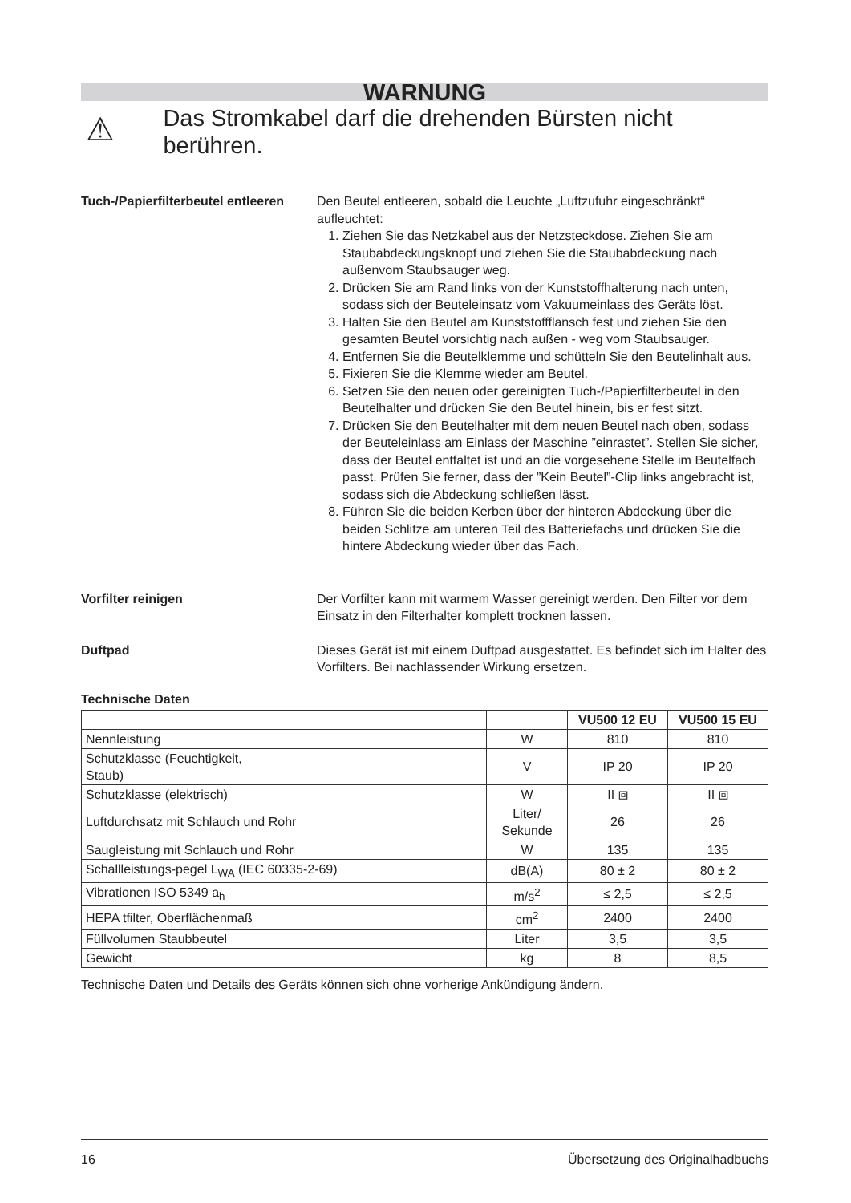WARNUNG
⚠
Das Stromkabel darf die drehenden Bürsten nicht berühren.
Tuch-/Papierfilterbeutel entleeren
Den Beutel entleeren, sobald die Leuchte „Luftzufuhr eingeschränkt“ aufleuchtet:
1. Ziehen Sie das Netzkabel aus der Netzsteckdose. Ziehen Sie am Staubabdeckungsknopf und ziehen Sie die Staubabdeckung nach außenvom Staubsauger weg.
2. Drücken Sie am Rand links von der Kunststoffhalterung nach unten, sodass sich der Beuteleinsatz vom Vakuumeinlass des Geräts löst.
3. Halten Sie den Beutel am Kunststoffflansch fest und ziehen Sie den gesamten Beutel vorsichtig nach außen - weg vom Staubsauger.
4. Entfernen Sie die Beutelklemme und schütteln Sie den Beutelinhalt aus.
5. Fixieren Sie die Klemme wieder am Beutel.
6. Setzen Sie den neuen oder gereinigten Tuch-/Papierfilterbeutel in den Beutelhalter und drücken Sie den Beutel hinein, bis er fest sitzt.
7. Drücken Sie den Beutelhalter mit dem neuen Beutel nach oben, sodass der Beuteleinlass am Einlass der Maschine ”einrastet”. Stellen Sie sicher, dass der Beutel entfaltet ist und an die vorgesehene Stelle im Beutelfach passt. Prüfen Sie ferner, dass der ”Kein Beutel”-Clip links angebracht ist, sodass sich die Abdeckung schließen lässt.
8. Führen Sie die beiden Kerben über der hinteren Abdeckung über die beiden Schlitze am unteren Teil des Batteriefachs und drücken Sie die hintere Abdeckung wieder über das Fach.
Vorfilter reinigen Der Vorfilter kann mit warmem Wasser gereinigt werden. Den Filter vor dem Einsatz in den Filterhalter komplett trocknen lassen.
Duftpad Dieses Gerät ist mit einem Duftpad ausgestattet. Es befindet sich im Halter des Vorfilters. Bei nachlassender Wirkung ersetzen.
Technische Daten
| | | VU500 12 EU | VU500 15 EU |
| --- | --- | --- | --- |
| Nennleistung | W | 810 | 810 |
| Schutzklasse (Feuchtigkeit, Staub) | V | IP 20 | IP 20 |
| Schutzklasse (elektrisch) | W | II ⧈ | II ⧈ |
| Luftdurchsatz mit Schlauch und Rohr | Liter/ Sekunde | 26 | 26 |
| Saugleistung mit Schlauch und Rohr | W | 135 | 135 |
| Schallleistungs-pegel L<sub>WA</sub> (IEC 60335-2-69) | dB(A) | 80 ± 2 | 80 ± 2 |
| Vibrationen ISO 5349 a<sub>h</sub> | m/s<sup>2</sup> | ≤ 2,5 | ≤ 2,5 |
| HEPA tfilter, Oberflächenmaß | cm<sup>2</sup> | 2400 | 2400 |
| Füllvolumen Staubbeutel | Liter | 3,5 | 3,5 |
| Gewicht | kg | 8 | 8,5 |
Technische Daten und Details des Geräts können sich ohne vorherige Ankündigung ändern.
16 Übersetzung des Originalhadbuchs